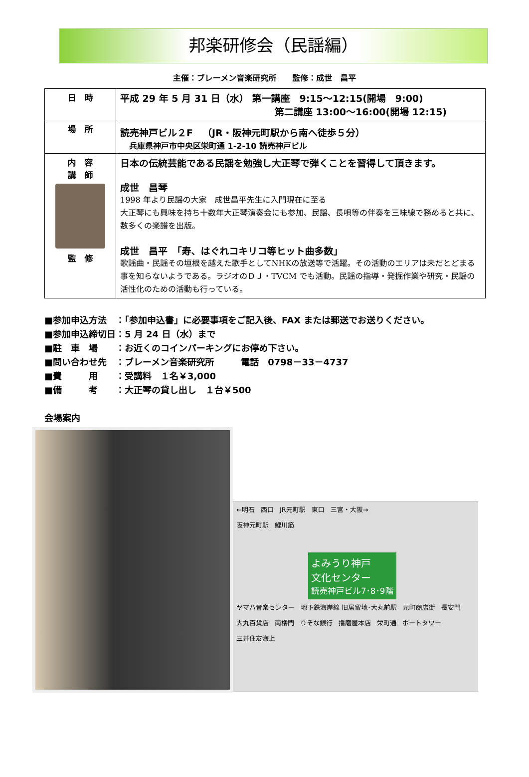邦楽研修会（民謡編）
主催：ブレーメン音楽研究所　　監修：成世　昌平
| 日 時 | 平成 29 年 5 月 31 日（水） 第一講座 9:15～12:15(開場 9:00) 第二講座 13:00～16:00(開場 12:15) |
| 場 所 | 読売神戸ビル２F （JR・阪神元町駅から南へ徒歩５分） 兵庫県神戸市中央区栄町通 1-2-10 読売神戸ビル |
| 内 容 講 師 監 修 | 日本の伝統芸能である民謡を勉強し大正琴で弾くことを習得して頂きます。 成世 昌琴 1998 年より民謡の大家 成世昌平先生に入門現在に至る 大正琴にも興味を持ち十数年大正琴演奏会にも参加、民謡、長唄等の伴奏を三味線で務めると共に、数多くの楽譜を出版。 成世 昌平 「寿、はぐれコキリコ等ヒット曲多数」 歌謡曲・民謡その垣根を越えた歌手としてNHKの放送等で活躍。その活動のエリアは未だとどまる事を知らないようである。ラジオのＤＪ・TVCM でも活動。民謡の指導・発掘作業や研究・民謡の活性化のための活動も行っている。 |
■参加申込方法　：「参加申込書」に必要事項をご記入後、FAX または郵送でお送りください。
■参加申込締切日：5 月 24 日（水）まで
■駐　車　場　　：お近くのコインパーキングにお停め下さい。
■問い合わせ先　：ブレーメン音楽研究所　　　電話　0798－33－4737
■費　　　用　　：受講料　１名￥3,000
■備　　　考　　：大正琴の貸し出し　１台￥500
会場案内
←明石 西口 JR元町駅 東口 三宮・大阪→
阪神元町駅 鯉川筋
よみうり神戸
文化センター
読売神戸ビル7･8･9階
ヤマハ音楽センター 地下鉄海岸線 旧居留地･大丸前駅 元町商店街 長安門 大丸百貨店 南楼門 りそな銀行 播磨屋本店 栄町通 ポートタワー 三井住友海上